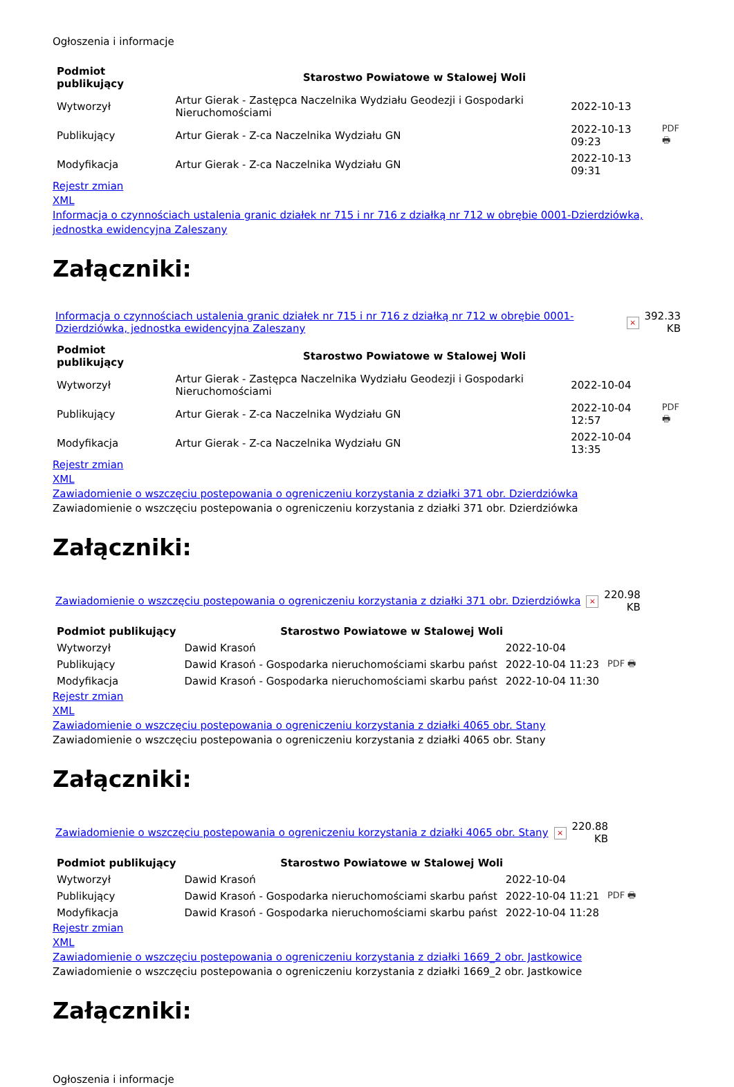Ogłoszenia i informacje
| Podmiot publikujący | Starostwo Powiatowe w Stalowej Woli | | |
| Wytworzył | Artur Gierak - Zastępca Naczelnika Wydziału Geodezji i Gospodarki Nieruchomościami | 2022-10-13 | PDF 🖶 |
| Publikujący | Artur Gierak - Z-ca Naczelnika Wydziału GN | 2022-10-13 09:23 | |
| Modyfikacja | Artur Gierak - Z-ca Naczelnika Wydziału GN | 2022-10-13 09:31 | |
Rejestr zmian
XML
Informacja o czynnościach ustalenia granic działek nr 715 i nr 716 z działką nr 712 w obrębie 0001-Dzierdziówka, jednostka ewidencyjna Zaleszany
Załączniki:
| Informacja o czynnościach ustalenia granic działek nr 715 i nr 716 z działką nr 712 w obrębie 0001-Dzierdziówka, jednostka ewidencyjna Zaleszany | × | 392.33 KB |
| Podmiot publikujący | Starostwo Powiatowe w Stalowej Woli | | |
| Wytworzył | Artur Gierak - Zastępca Naczelnika Wydziału Geodezji i Gospodarki Nieruchomościami | 2022-10-04 | PDF 🖶 |
| Publikujący | Artur Gierak - Z-ca Naczelnika Wydziału GN | 2022-10-04 12:57 | |
| Modyfikacja | Artur Gierak - Z-ca Naczelnika Wydziału GN | 2022-10-04 13:35 | |
Rejestr zmian
XML
Zawiadomienie o wszczęciu postepowania o ogreniczeniu korzystania z działki 371 obr. Dzierdziówka
Zawiadomienie o wszczęciu postepowania o ogreniczeniu korzystania z działki 371 obr. Dzierdziówka
Załączniki:
| Zawiadomienie o wszczęciu postepowania o ogreniczeniu korzystania z działki 371 obr. Dzierdziówka | × | 220.98 KB |
| Podmiot publikujący | Starostwo Powiatowe w Stalowej Woli | | |
| Wytworzył | Dawid Krasoń | 2022-10-04 | PDF 🖶 |
| Publikujący | Dawid Krasoń - Gospodarka nieruchomościami skarbu państ | 2022-10-04 11:23 | |
| Modyfikacja | Dawid Krasoń - Gospodarka nieruchomościami skarbu państ | 2022-10-04 11:30 | |
Rejestr zmian
XML
Zawiadomienie o wszczęciu postepowania o ogreniczeniu korzystania z działki 4065 obr. Stany
Zawiadomienie o wszczęciu postepowania o ogreniczeniu korzystania z działki 4065 obr. Stany
Załączniki:
| Zawiadomienie o wszczęciu postepowania o ogreniczeniu korzystania z działki 4065 obr. Stany | × | 220.88 KB |
| Podmiot publikujący | Starostwo Powiatowe w Stalowej Woli | | |
| Wytworzył | Dawid Krasoń | 2022-10-04 | PDF 🖶 |
| Publikujący | Dawid Krasoń - Gospodarka nieruchomościami skarbu państ | 2022-10-04 11:21 | |
| Modyfikacja | Dawid Krasoń - Gospodarka nieruchomościami skarbu państ | 2022-10-04 11:28 | |
Rejestr zmian
XML
Zawiadomienie o wszczęciu postepowania o ogreniczeniu korzystania z działki 1669_2 obr. Jastkowice
Zawiadomienie o wszczęciu postepowania o ogreniczeniu korzystania z działki 1669_2 obr. Jastkowice
Załączniki:
Ogłoszenia i informacje